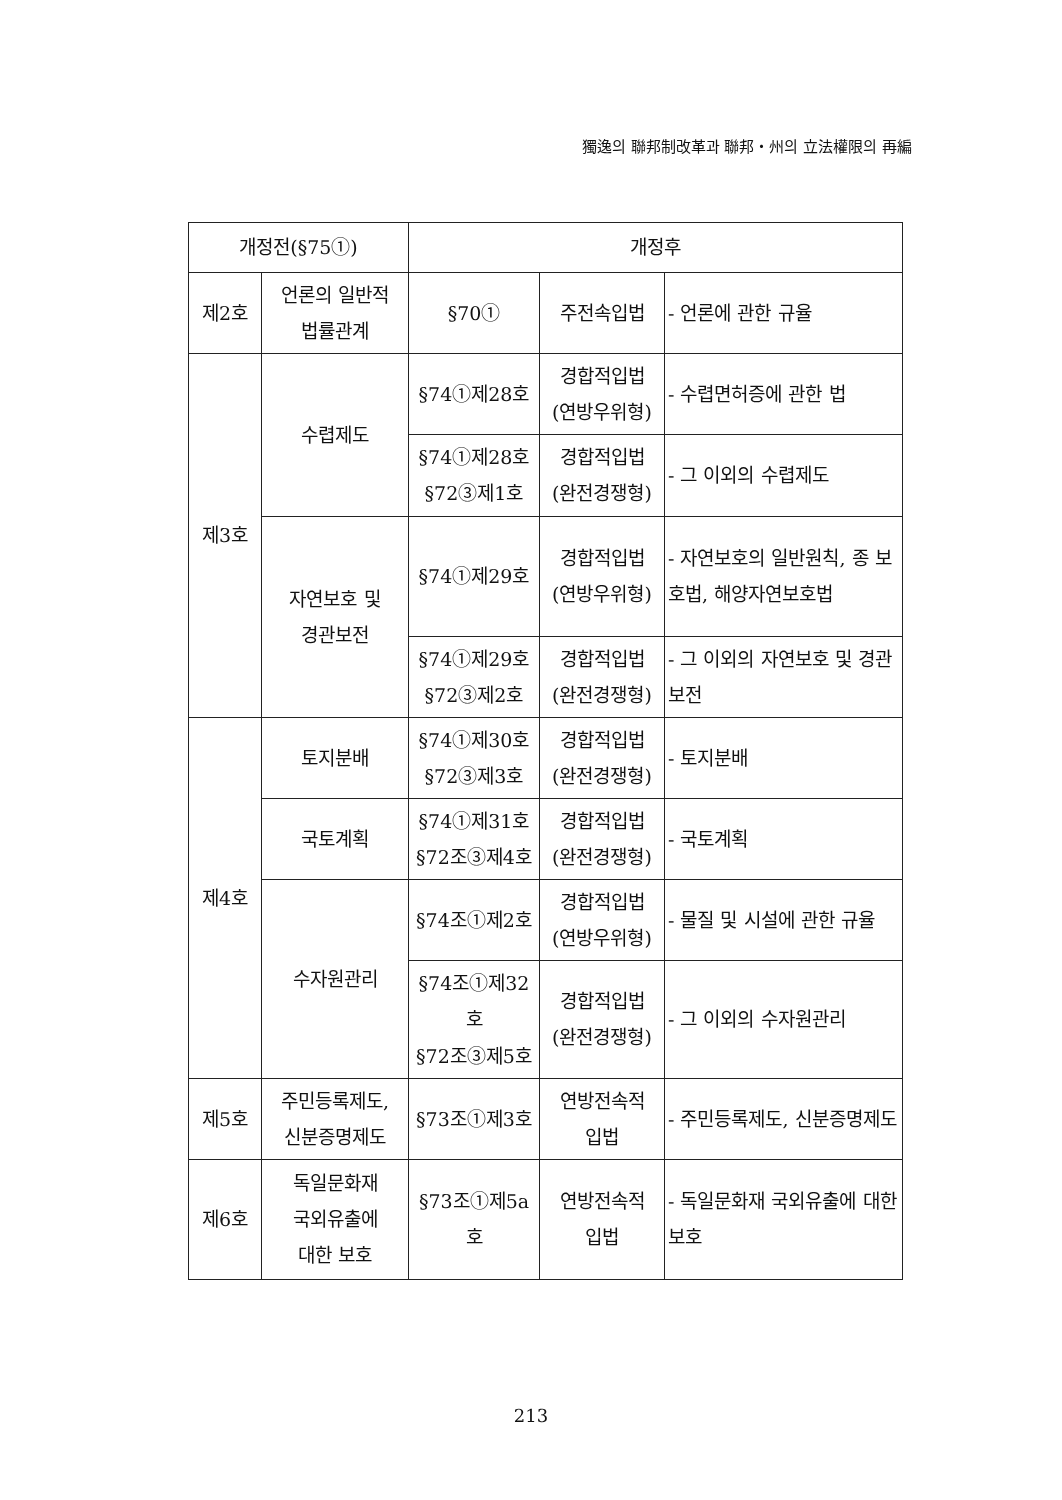獨逸의 聯邦制改革과 聯邦・州의 立法權限의 再編
| 개정전(§75①) | | 개정후 | | |
| 제2호 | 언론의 일반적 법률관계 | §70① | 주전속입법 | - 언론에 관한 규율 |
| 제3호 | 수렵제도 | §74①제28호 | 경합적입법 (연방우위형) | - 수렵면허증에 관한 법 |
| | | §74①제28호 §72③제1호 | 경합적입법 (완전경쟁형) | - 그 이외의 수렵제도 |
| | 자연보호 및 경관보전 | §74①제29호 | 경합적입법 (연방우위형) | - 자연보호의 일반원칙, 종 보호법, 해양자연보호법 |
| | | §74①제29호 §72③제2호 | 경합적입법 (완전경쟁형) | - 그 이외의 자연보호 및 경관보전 |
| 제4호 | 토지분배 | §74①제30호 §72③제3호 | 경합적입법 (완전경쟁형) | - 토지분배 |
| | 국토계획 | §74①제31호 §72조③제4호 | 경합적입법 (완전경쟁형) | - 국토계획 |
| | 수자원관리 | §74조①제2호 | 경합적입법 (연방우위형) | - 물질 및 시설에 관한 규율 |
| | | §74조①제32호 §72조③제5호 | 경합적입법 (완전경쟁형) | - 그 이외의 수자원관리 |
| 제5호 | 주민등록제도, 신분증명제도 | §73조①제3호 | 연방전속적 입법 | - 주민등록제도, 신분증명제도 |
| 제6호 | 독일문화재 국외유출에 대한 보호 | §73조①제5a호 | 연방전속적 입법 | - 독일문화재 국외유출에 대한 보호 |
213